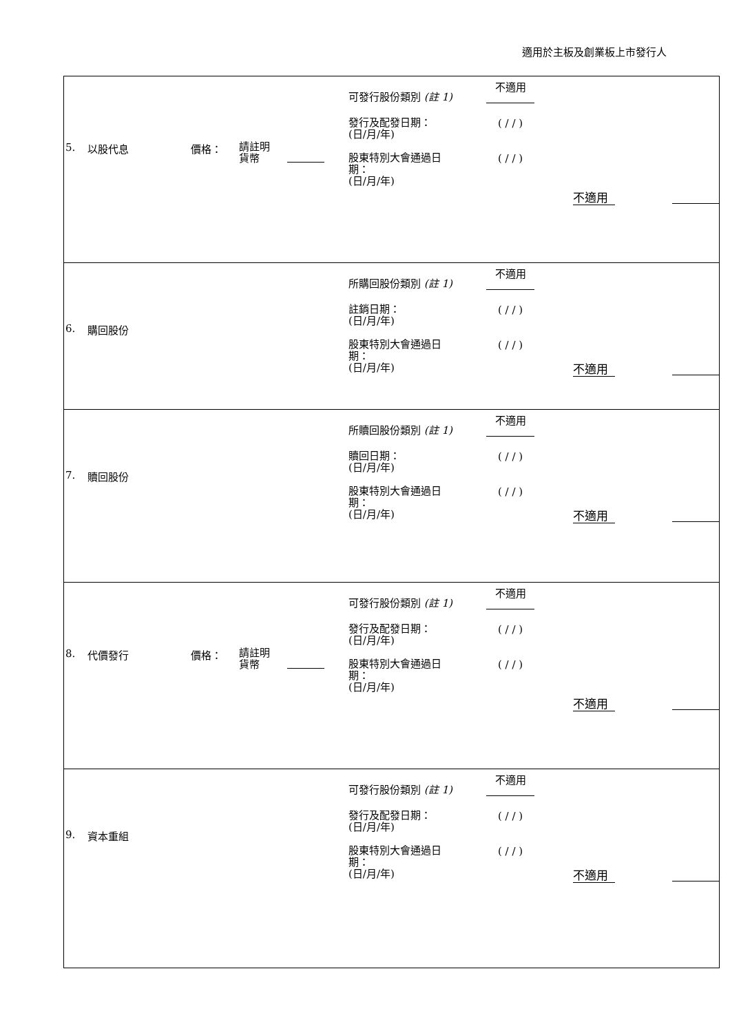適用於主板及創業板上市發行人
| 5. 以股代息 價格： 請註明 貨幣 可發行股份類別 (註 1) 不適用 發行及配發日期： (日/月/年) ( / / ) 股東特別大會通過日 期： (日/月/年) ( / / ) 不適用 |
| 6. 購回股份 所購回股份類別 (註 1) 不適用 註銷日期： (日/月/年) ( / / ) 股東特別大會通過日 期： (日/月/年) ( / / ) 不適用 |
| 7. 贖回股份 所贖回股份類別 (註 1) 不適用 贖回日期： (日/月/年) ( / / ) 股東特別大會通過日 期： (日/月/年) ( / / ) 不適用 |
| 8. 代價發行 價格： 請註明 貨幣 可發行股份類別 (註 1) 不適用 發行及配發日期： (日/月/年) ( / / ) 股東特別大會通過日 期： (日/月/年) ( / / ) 不適用 |
| 9. 資本重組 可發行股份類別 (註 1) 不適用 發行及配發日期： (日/月/年) ( / / ) 股東特別大會通過日 期： (日/月/年) ( / / ) 不適用 |